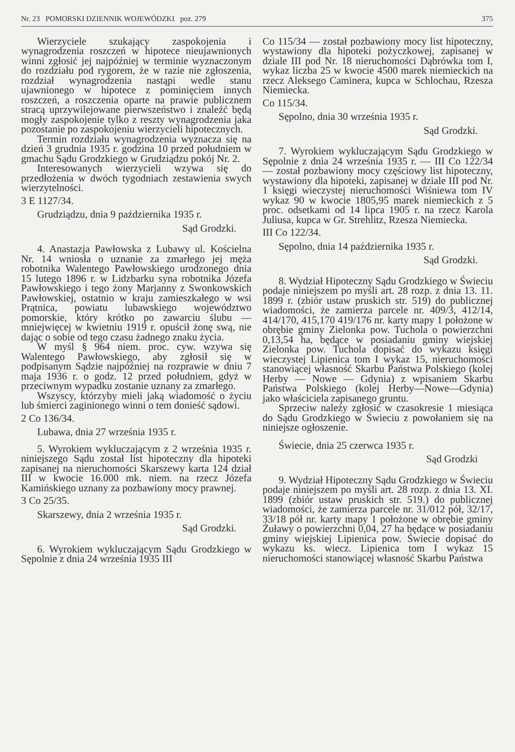Nr. 23 POMORSKI DZIENNIK WOJEWÓDZKI poz. 279 375
Wierzyciele szukający zaspokojenia i wynagrodzenia roszczeń w hipotece nieujawnionych winni zgłosić jej najpóźniej w terminie wyznaczonym do rozdziału pod rygorem, że w razie nie zgłoszenia, rozdział wynagrodzenia nastąpi wedle stanu ujawnionego w hipotece z pominięciem innych roszczeń, a roszczenia oparte na prawie publicznem stracą uprzywilejowane pierwszeństwo i znaleźć będą mogły zaspokojenie tylko z reszty wynagrodzenia jaka pozostanie po zaspokojeniu wierzycieli hipotecznych.
Termin rozdziału wynagrodzenia wyznacza się na dzień 3 grudnia 1935 r. godzina 10 przed południem w gmachu Sądu Grodzkiego w Grudziądzu pokój Nr. 2.
Interesowanych wierzycieli wzywa się do przedłożenia w dwóch tygodniach zestawienia swych wierzytelności.
3 E 1127/34.
Grudziądzu, dnia 9 października 1935 r.
Sąd Grodzki.
4. Anastazja Pawłowska z Lubawy ul. Kościelna Nr. 14 wniosła o uznanie za zmarłego jej męża robotnika Walentego Pawłowskiego urodzonego dnia 15 lutego 1896 r. w Lidzbarku syna robotnika Józefa Pawłowskiego i tego żony Marjanny z Swonkowskich Pawłowskiej, ostatnio w kraju zamieszkałego w wsi Prątnica, powiatu lubawskiego województwo pomorskie, który krótko po zawarciu ślubu — mniejwięcej w kwietniu 1919 r. opuścił żonę swą, nie dając o sobie od tego czasu żadnego znaku życia.
W myśl § 964 niem. proc. cyw. wzywa się Walentego Pawłowskiego, aby zgłosił się w podpisanym Sądzie najpóźniej na rozprawie w dniu 7 maja 1936 r. o godz. 12 przed południem, gdyż w przeciwnym wypadku zostanie uznany za zmarłego.
Wszyscy, którzyby mieli jaką wiadomość o życiu lub śmierci zaginionego winni o tem donieść sądowi.
2 Co 136/34.
Lubawa, dnia 27 września 1935 r.
5. Wyrokiem wykluczającym z 2 września 1935 r. niniejszego Sądu został list hipoteczny dla hipoteki zapisanej na nieruchomości Skarszewy karta 124 dział III w kwocie 16.000 mk. niem. na rzecz Józefa Kamińskiego uznany za pozbawiony mocy prawnej.
3 Co 25/35.
Skarszewy, dnia 2 września 1935 r.
Sąd Grodzki.
6. Wyrokiem wykluczającym Sądu Grodzkiego w Sępolnie z dnia 24 września 1935 III
Co 115/34 — został pozbawiony mocy list hipoteczny, wystawiony dla hipoteki pożyczkowej, zapisanej w dziale III pod Nr. 18 nieruchomości Dąbrówka tom I, wykaz liczba 25 w kwocie 4500 marek niemieckich na rzecz Aleksego Caminera, kupca w Schlochau, Rzesza Niemiecka.
Co 115/34.
Sępolno, dnia 30 września 1935 r.
Sąd Grodzki.
7. Wyrokiem wykluczającym Sądu Grodzkiego w Sępolnie z dnia 24 września 1935 r. — III Co 122/34 — został pozbawiony mocy częściowy list hipoteczny, wystawiony dla hipoteki, zapisanej w dziale III pod Nr. 1 księgi wieczystej nieruchomości Wiśniewa tom IV wykaz 90 w kwocie 1805,95 marek niemieckich z 5 proc. odsetkami od 14 lipca 1905 r. na rzecz Karola Juliusa, kupca w Gr. Strehlitz, Rzesza Niemiecka.
III Co 122/34.
Sępolno, dnia 14 października 1935 r.
Sąd Grodzki.
8. Wydział Hipoteczny Sądu Grodzkiego w Świeciu podaje niniejszem po myśli art. 28 rozp. z dnia 13. 11. 1899 r. (zbiór ustaw pruskich str. 519) do publicznej wiadomości, że zamierza parcele nr. 409/3, 412/14, 414/170, 415,170 419/176 nr. karty mapy 1 położone w obrębie gminy Zielonka pow. Tuchola o powierzchni 0,13,54 ha, będące w posiadaniu gminy wiejskiej Zielonka pow. Tuchola dopisać do wykazu księgi wieczystej Lipienica tom I wykaz 15, nieruchomości stanowiącej własność Skarbu Państwa Polskiego (kolej Herby — Nowe — Gdynia) z wpisaniem Skarbu Państwa Polskiego (kolej Herby—Nowe—Gdynia) jako właściciela zapisanego gruntu.
Sprzeciw należy zgłosić w czasokresie 1 miesiąca do Sądu Grodzkiego w Świeciu z powołaniem się na niniejsze ogłoszenie.
Świecie, dnia 25 czerwca 1935 r.
Sąd Grodzki
9. Wydział Hipoteczny Sądu Grodzkiego w Świeciu podaje niniejszem po myśli art. 28 rozp. z dnia 13. XI. 1899 (zbiór ustaw pruskich str. 519.) do publicznej wiadomości, że zamierza parcele nr. 31/012 pół, 32/17, 33/18 pół nr. karty mapy 1 położone w obrębie gminy Żuławy o powierzchni 0,04, 27 ha będące w posiadaniu gminy wiejskiej Lipienica pow. Świecie dopisać do wykazu ks. wiecz. Lipienica tom I wykaz 15 nieruchomości stanowiącej własność Skarbu Państwa